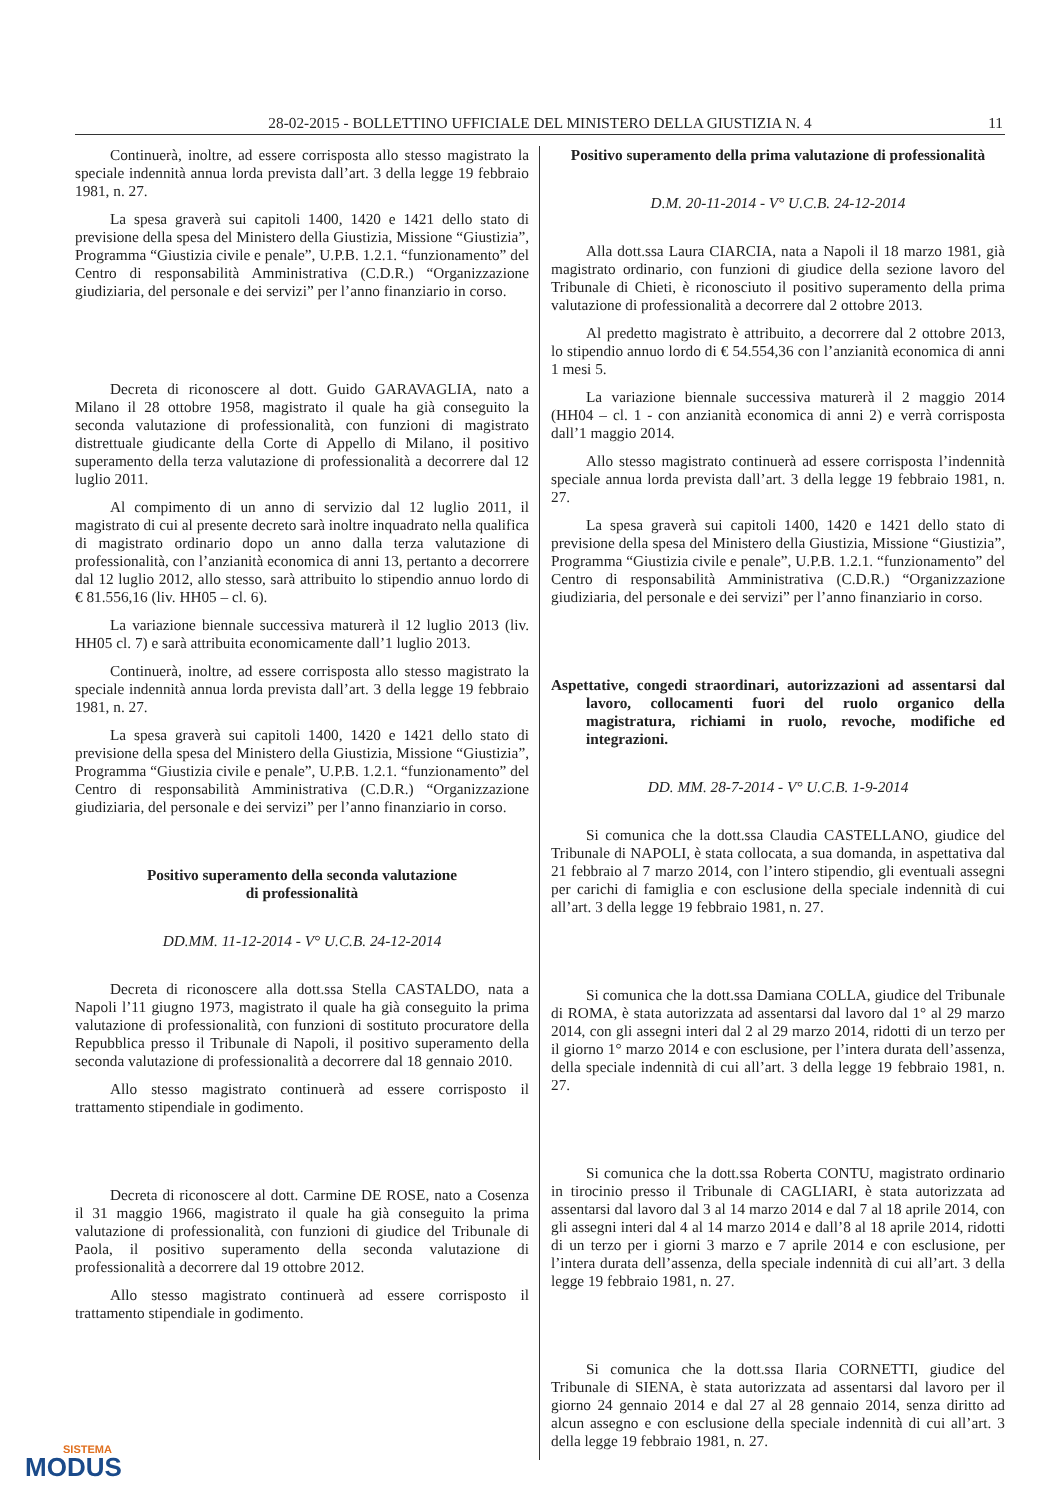28-02-2015 - BOLLETTINO UFFICIALE DEL MINISTERO DELLA GIUSTIZIA N. 4 11
Continuerà, inoltre, ad essere corrisposta allo stesso magistrato la speciale indennità annua lorda prevista dall’art. 3 della legge 19 febbraio 1981, n. 27.
La spesa graverà sui capitoli 1400, 1420 e 1421 dello stato di previsione della spesa del Ministero della Giustizia, Missione “Giustizia”, Programma “Giustizia civile e penale”, U.P.B. 1.2.1. “funzionamento” del Centro di responsabilità Amministrativa (C.D.R.) “Organizzazione giudiziaria, del personale e dei servizi” per l’anno finanziario in corso.
Decreta di riconoscere al dott. Guido GARAVAGLIA, nato a Milano il 28 ottobre 1958, magistrato il quale ha già conseguito la seconda valutazione di professionalità, con funzioni di magistrato distrettuale giudicante della Corte di Appello di Milano, il positivo superamento della terza valutazione di professionalità a decorrere dal 12 luglio 2011.
Al compimento di un anno di servizio dal 12 luglio 2011, il magistrato di cui al presente decreto sarà inoltre inquadrato nella qualifica di magistrato ordinario dopo un anno dalla terza valutazione di professionalità, con l’anzianità economica di anni 13, pertanto a decorrere dal 12 luglio 2012, allo stesso, sarà attribuito lo stipendio annuo lordo di € 81.556,16 (liv. HH05 – cl. 6).
La variazione biennale successiva maturerà il 12 luglio 2013 (liv. HH05 cl. 7) e sarà attribuita economicamente dall’1 luglio 2013.
Continuerà, inoltre, ad essere corrisposta allo stesso magistrato la speciale indennità annua lorda prevista dall’art. 3 della legge 19 febbraio 1981, n. 27.
La spesa graverà sui capitoli 1400, 1420 e 1421 dello stato di previsione della spesa del Ministero della Giustizia, Missione “Giustizia”, Programma “Giustizia civile e penale”, U.P.B. 1.2.1. “funzionamento” del Centro di responsabilità Amministrativa (C.D.R.) “Organizzazione giudiziaria, del personale e dei servizi” per l’anno finanziario in corso.
Positivo superamento della seconda valutazione
di professionalità
DD.MM. 11-12-2014 - V° U.C.B. 24-12-2014
Decreta di riconoscere alla dott.ssa Stella CASTALDO, nata a Napoli l’11 giugno 1973, magistrato il quale ha già conseguito la prima valutazione di professionalità, con funzioni di sostituto procuratore della Repubblica presso il Tribunale di Napoli, il positivo superamento della seconda valutazione di professionalità a decorrere dal 18 gennaio 2010.
Allo stesso magistrato continuerà ad essere corrisposto il trattamento stipendiale in godimento.
Decreta di riconoscere al dott. Carmine DE ROSE, nato a Cosenza il 31 maggio 1966, magistrato il quale ha già conseguito la prima valutazione di professionalità, con funzioni di giudice del Tribunale di Paola, il positivo superamento della seconda valutazione di professionalità a decorrere dal 19 ottobre 2012.
Allo stesso magistrato continuerà ad essere corrisposto il trattamento stipendiale in godimento.
Positivo superamento della prima valutazione di professionalità
D.M. 20-11-2014 - V° U.C.B. 24-12-2014
Alla dott.ssa Laura CIARCIA, nata a Napoli il 18 marzo 1981, già magistrato ordinario, con funzioni di giudice della sezione lavoro del Tribunale di Chieti, è riconosciuto il positivo superamento della prima valutazione di professionalità a decorrere dal 2 ottobre 2013.
Al predetto magistrato è attribuito, a decorrere dal 2 ottobre 2013, lo stipendio annuo lordo di € 54.554,36 con l’anzianità economica di anni 1 mesi 5.
La variazione biennale successiva maturerà il 2 maggio 2014 (HH04 – cl. 1 - con anzianità economica di anni 2) e verrà corrisposta dall’1 maggio 2014.
Allo stesso magistrato continuerà ad essere corrisposta l’indennità speciale annua lorda prevista dall’art. 3 della legge 19 febbraio 1981, n. 27.
La spesa graverà sui capitoli 1400, 1420 e 1421 dello stato di previsione della spesa del Ministero della Giustizia, Missione “Giustizia”, Programma “Giustizia civile e penale”, U.P.B. 1.2.1. “funzionamento” del Centro di responsabilità Amministrativa (C.D.R.) “Organizzazione giudiziaria, del personale e dei servizi” per l’anno finanziario in corso.
Aspettative, congedi straordinari, autorizzazioni ad assentarsi dal lavoro, collocamenti fuori del ruolo organico della magistratura, richiami in ruolo, revoche, modifiche ed integrazioni.
DD. MM. 28-7-2014 - V° U.C.B. 1-9-2014
Si comunica che la dott.ssa Claudia CASTELLANO, giudice del Tribunale di NAPOLI, è stata collocata, a sua domanda, in aspettativa dal 21 febbraio al 7 marzo 2014, con l’intero stipendio, gli eventuali assegni per carichi di famiglia e con esclusione della speciale indennità di cui all’art. 3 della legge 19 febbraio 1981, n. 27.
Si comunica che la dott.ssa Damiana COLLA, giudice del Tribunale di ROMA, è stata autorizzata ad assentarsi dal lavoro dal 1° al 29 marzo 2014, con gli assegni interi dal 2 al 29 marzo 2014, ridotti di un terzo per il giorno 1° marzo 2014 e con esclusione, per l’intera durata dell’assenza, della speciale indennità di cui all’art. 3 della legge 19 febbraio 1981, n. 27.
Si comunica che la dott.ssa Roberta CONTU, magistrato ordinario in tirocinio presso il Tribunale di CAGLIARI, è stata autorizzata ad assentarsi dal lavoro dal 3 al 14 marzo 2014 e dal 7 al 18 aprile 2014, con gli assegni interi dal 4 al 14 marzo 2014 e dall’8 al 18 aprile 2014, ridotti di un terzo per i giorni 3 marzo e 7 aprile 2014 e con esclusione, per l’intera durata dell’assenza, della speciale indennità di cui all’art. 3 della legge 19 febbraio 1981, n. 27.
Si comunica che la dott.ssa Ilaria CORNETTI, giudice del Tribunale di SIENA, è stata autorizzata ad assentarsi dal lavoro per il giorno 24 gennaio 2014 e dal 27 al 28 gennaio 2014, senza diritto ad alcun assegno e con esclusione della speciale indennità di cui all’art. 3 della legge 19 febbraio 1981, n. 27.
SISTEMA
MODUS